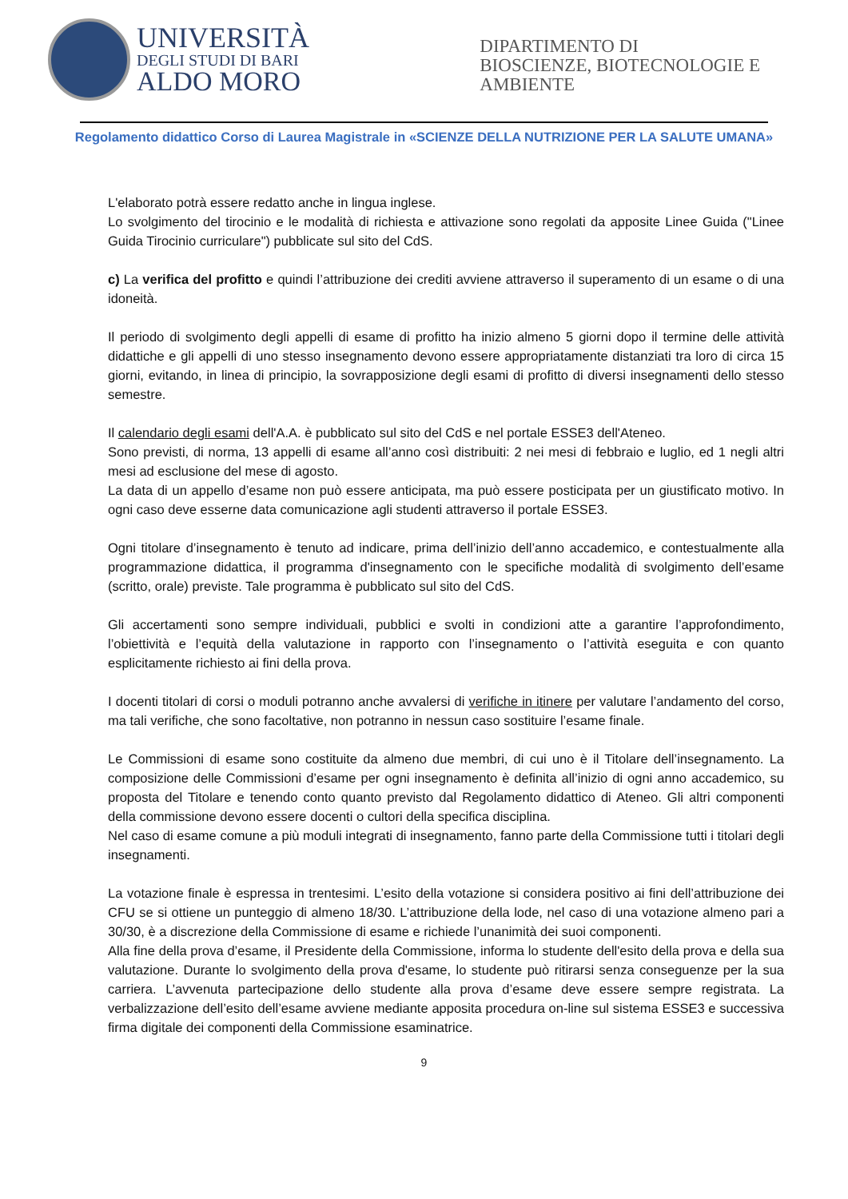UNIVERSITÀ
DEGLI STUDI DI BARI
ALDO MORO
DIPARTIMENTO DI
BIOSCIENZE, BIOTECNOLOGIE E
AMBIENTE
Regolamento didattico Corso di Laurea Magistrale in «SCIENZE DELLA NUTRIZIONE PER LA SALUTE UMANA»
L'elaborato potrà essere redatto anche in lingua inglese.
Lo svolgimento del tirocinio e le modalità di richiesta e attivazione sono regolati da apposite Linee Guida ("Linee Guida Tirocinio curriculare") pubblicate sul sito del CdS.
c) La verifica del profitto e quindi l’attribuzione dei crediti avviene attraverso il superamento di un esame o di una idoneità.
Il periodo di svolgimento degli appelli di esame di profitto ha inizio almeno 5 giorni dopo il termine delle attività didattiche e gli appelli di uno stesso insegnamento devono essere appropriatamente distanziati tra loro di circa 15 giorni, evitando, in linea di principio, la sovrapposizione degli esami di profitto di diversi insegnamenti dello stesso semestre.
Il calendario degli esami dell'A.A. è pubblicato sul sito del CdS e nel portale ESSE3 dell'Ateneo.
Sono previsti, di norma, 13 appelli di esame all’anno così distribuiti: 2 nei mesi di febbraio e luglio, ed 1 negli altri mesi ad esclusione del mese di agosto.
La data di un appello d’esame non può essere anticipata, ma può essere posticipata per un giustificato motivo. In ogni caso deve esserne data comunicazione agli studenti attraverso il portale ESSE3.
Ogni titolare d’insegnamento è tenuto ad indicare, prima dell’inizio dell’anno accademico, e contestualmente alla programmazione didattica, il programma d'insegnamento con le specifiche modalità di svolgimento dell’esame (scritto, orale) previste. Tale programma è pubblicato sul sito del CdS.
Gli accertamenti sono sempre individuali, pubblici e svolti in condizioni atte a garantire l’approfondimento, l’obiettività e l’equità della valutazione in rapporto con l’insegnamento o l’attività eseguita e con quanto esplicitamente richiesto ai fini della prova.
I docenti titolari di corsi o moduli potranno anche avvalersi di verifiche in itinere per valutare l’andamento del corso, ma tali verifiche, che sono facoltative, non potranno in nessun caso sostituire l’esame finale.
Le Commissioni di esame sono costituite da almeno due membri, di cui uno è il Titolare dell’insegnamento. La composizione delle Commissioni d’esame per ogni insegnamento è definita all’inizio di ogni anno accademico, su proposta del Titolare e tenendo conto quanto previsto dal Regolamento didattico di Ateneo. Gli altri componenti della commissione devono essere docenti o cultori della specifica disciplina.
Nel caso di esame comune a più moduli integrati di insegnamento, fanno parte della Commissione tutti i titolari degli insegnamenti.
La votazione finale è espressa in trentesimi. L’esito della votazione si considera positivo ai fini dell’attribuzione dei CFU se si ottiene un punteggio di almeno 18/30. L’attribuzione della lode, nel caso di una votazione almeno pari a 30/30, è a discrezione della Commissione di esame e richiede l’unanimità dei suoi componenti.
Alla fine della prova d’esame, il Presidente della Commissione, informa lo studente dell'esito della prova e della sua valutazione. Durante lo svolgimento della prova d'esame, lo studente può ritirarsi senza conseguenze per la sua carriera. L’avvenuta partecipazione dello studente alla prova d’esame deve essere sempre registrata. La verbalizzazione dell’esito dell’esame avviene mediante apposita procedura on-line sul sistema ESSE3 e successiva firma digitale dei componenti della Commissione esaminatrice.
9